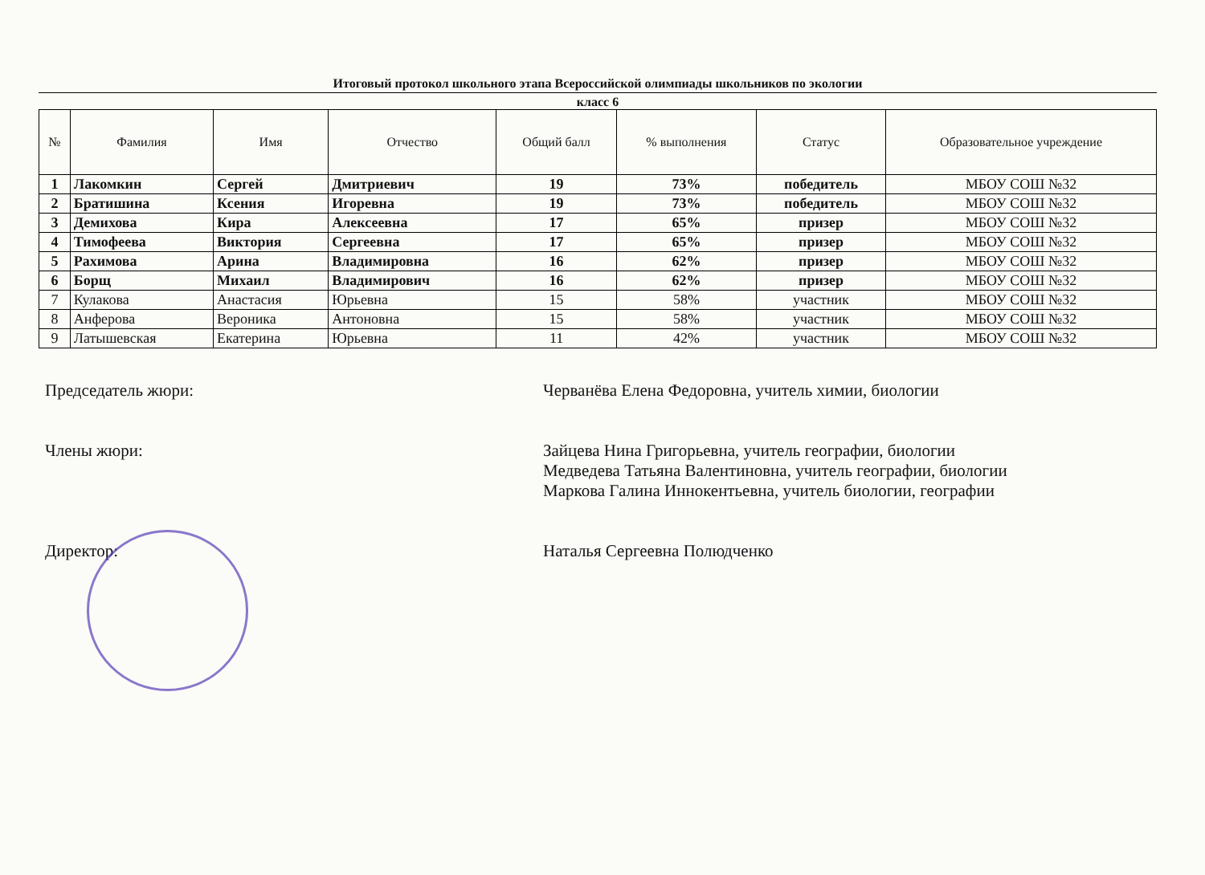Итоговый протокол школьного этапа Всероссийской олимпиады школьников по экологии
класс 6
| № | Фамилия | Имя | Отчество | Общий балл | % выполнения | Статус | Образовательное учреждение |
| --- | --- | --- | --- | --- | --- | --- | --- |
| 1 | Лакомкин | Сергей | Дмитриевич | 19 | 73% | победитель | МБОУ СОШ №32 |
| 2 | Братишина | Ксения | Игоревна | 19 | 73% | победитель | МБОУ СОШ №32 |
| 3 | Демихова | Кира | Алексеевна | 17 | 65% | призер | МБОУ СОШ №32 |
| 4 | Тимофеева | Виктория | Сергеевна | 17 | 65% | призер | МБОУ СОШ №32 |
| 5 | Рахимова | Арина | Владимировна | 16 | 62% | призер | МБОУ СОШ №32 |
| 6 | Борщ | Михаил | Владимирович | 16 | 62% | призер | МБОУ СОШ №32 |
| 7 | Кулакова | Анастасия | Юрьевна | 15 | 58% | участник | МБОУ СОШ №32 |
| 8 | Анферова | Вероника | Антоновна | 15 | 58% | участник | МБОУ СОШ №32 |
| 9 | Латышевская | Екатерина | Юрьевна | 11 | 42% | участник | МБОУ СОШ №32 |
Председатель жюри: Черванёва Елена Федоровна, учитель химии, биологии
Члены жюри: Зайцева Нина Григорьевна, учитель географии, биологии
Медведева Татьяна Валентиновна, учитель географии, биологии
Маркова Галина Иннокентьевна, учитель биологии, географии
Директор: Наталья Сергеевна Полюдченко